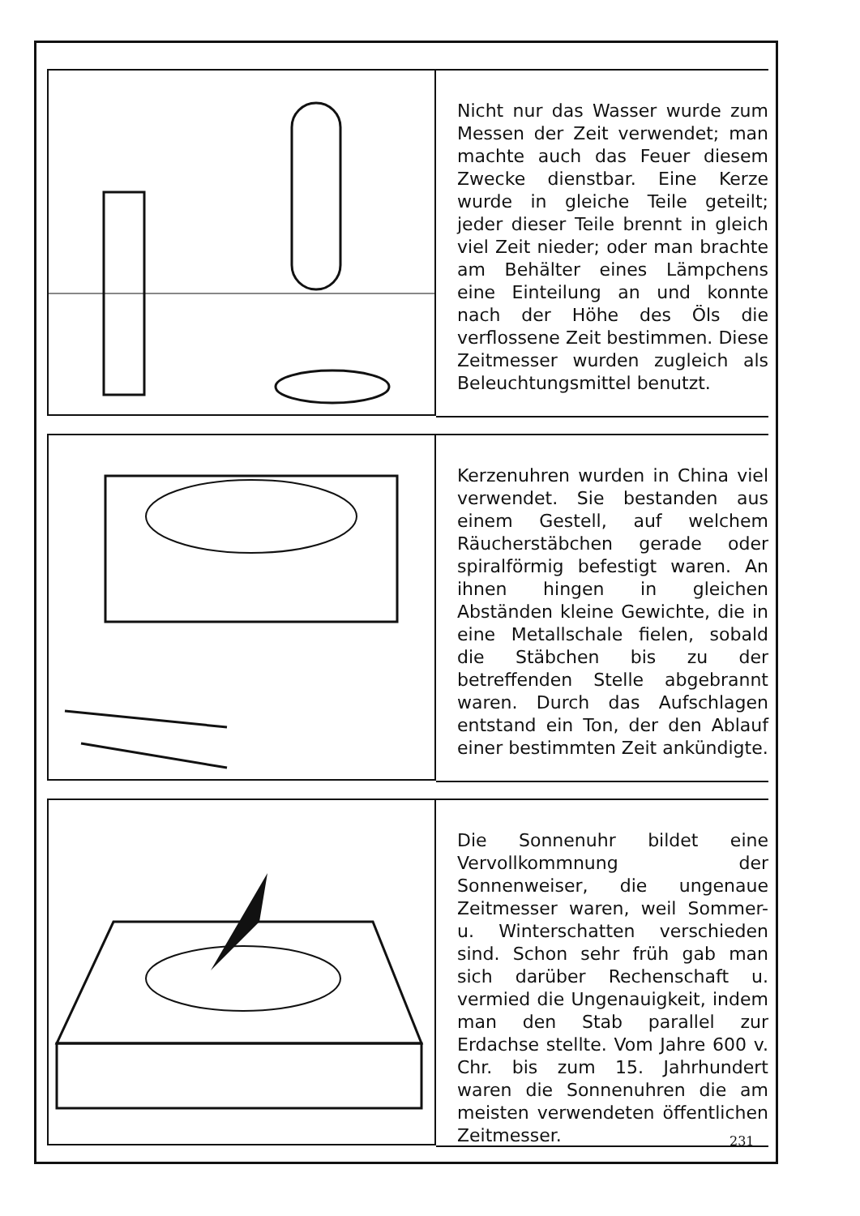Nicht nur das Wasser wurde zum Messen der Zeit verwendet; man machte auch das Feuer diesem Zwecke dienstbar. Eine Kerze wurde in gleiche Teile geteilt; jeder dieser Teile brennt in gleich viel Zeit nieder; oder man brachte am Behälter eines Lämpchens eine Einteilung an und konnte nach der Höhe des Öls die verflossene Zeit bestimmen. Diese Zeitmesser wurden zugleich als Beleuchtungsmittel benutzt.
Kerzenuhren wurden in China viel verwendet. Sie bestanden aus einem Gestell, auf welchem Räucherstäbchen gerade oder spiralförmig befestigt waren. An ihnen hingen in gleichen Abständen kleine Gewichte, die in eine Metallschale fielen, sobald die Stäbchen bis zu der betreffenden Stelle abgebrannt waren. Durch das Aufschlagen entstand ein Ton, der den Ablauf einer bestimmten Zeit ankündigte.
Die Sonnenuhr bildet eine Vervollkommnung der Sonnenweiser, die ungenaue Zeitmesser waren, weil Sommer- u. Winterschatten verschieden sind. Schon sehr früh gab man sich darüber Rechenschaft u. vermied die Ungenauigkeit, indem man den Stab parallel zur Erdachse stellte. Vom Jahre 600 v. Chr. bis zum 15. Jahrhundert waren die Sonnenuhren die am meisten verwendeten öffentlichen Zeitmesser.
231